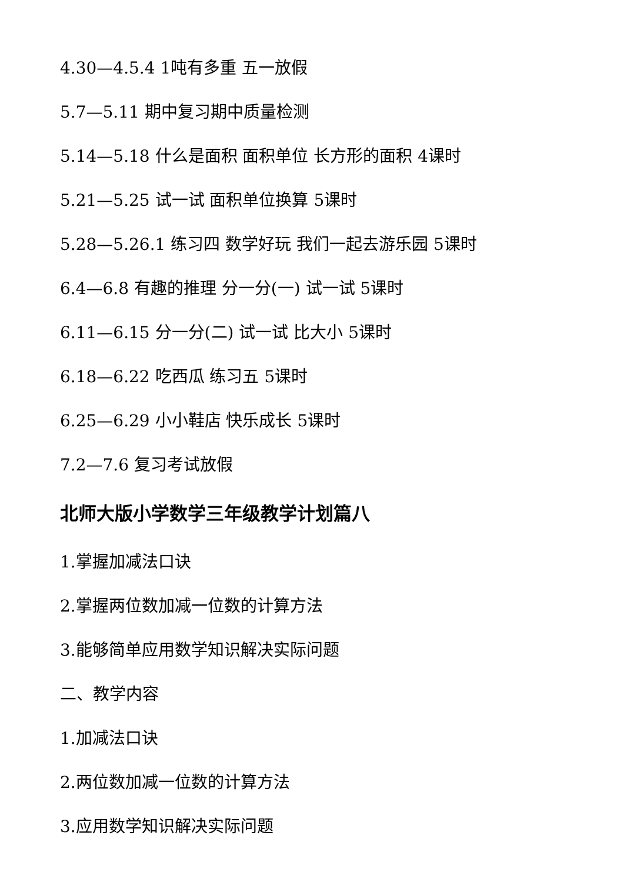4.30—4.5.4 1吨有多重 五一放假
5.7—5.11 期中复习期中质量检测
5.14—5.18 什么是面积 面积单位 长方形的面积 4课时
5.21—5.25 试一试 面积单位换算 5课时
5.28—5.26.1 练习四 数学好玩 我们一起去游乐园 5课时
6.4—6.8 有趣的推理 分一分(一) 试一试 5课时
6.11—6.15 分一分(二) 试一试 比大小 5课时
6.18—6.22 吃西瓜 练习五 5课时
6.25—6.29 小小鞋店 快乐成长 5课时
7.2—7.6 复习考试放假
北师大版小学数学三年级教学计划篇八
1.掌握加减法口诀
2.掌握两位数加减一位数的计算方法
3.能够简单应用数学知识解决实际问题
二、教学内容
1.加减法口诀
2.两位数加减一位数的计算方法
3.应用数学知识解决实际问题